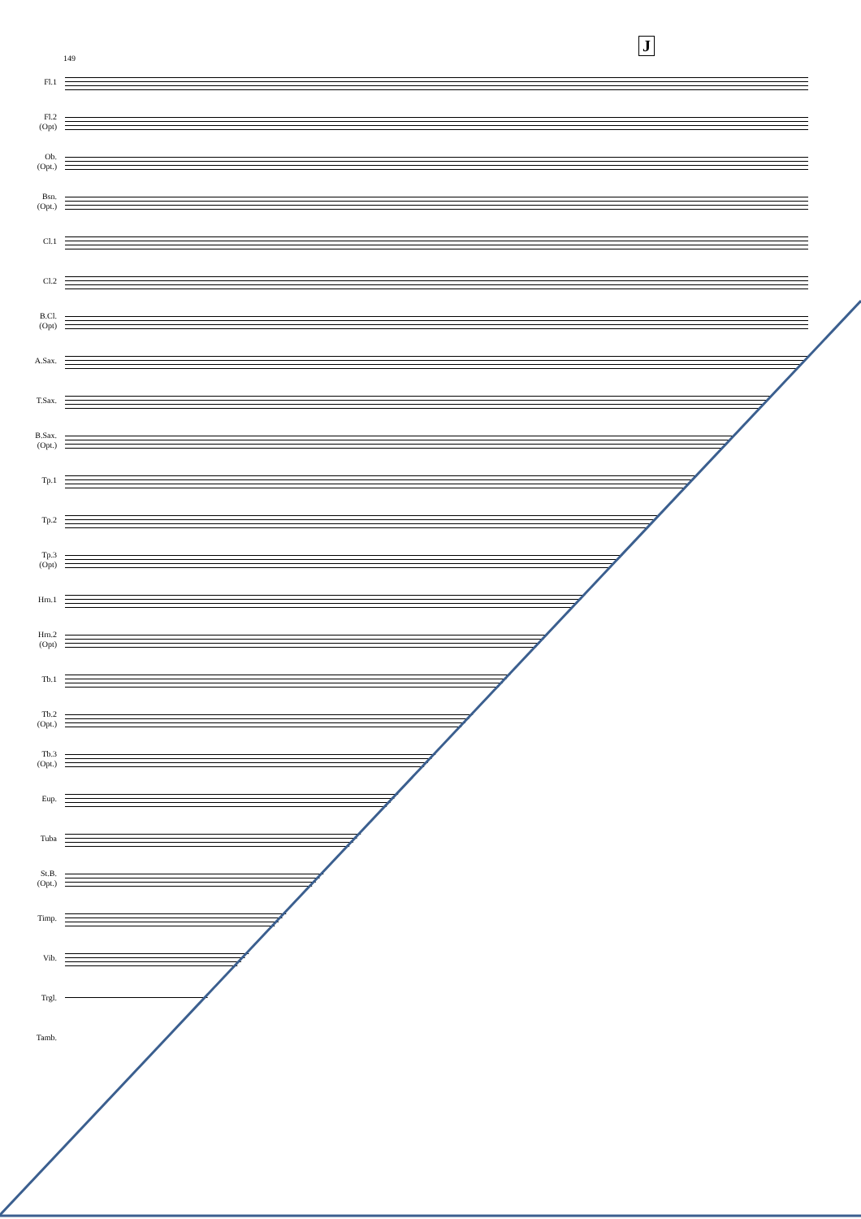149
J
Fl.1
Fl.2
(Opt)
Ob.
(Opt.)
Bsn.
(Opt.)
Cl.1
Cl.2
B.Cl.
(Opt)
A.Sax.
T.Sax.
B.Sax.
(Opt.)
Tp.1
Tp.2
Tp.3
(Opt)
Hrn.1
Hrn.2
(Opt)
Tb.1
Tb.2
(Opt.)
Tb.3
(Opt.)
Eup.
Tuba
St.B.
(Opt.)
Timp.
Vib.
Trgl.
Tamb.